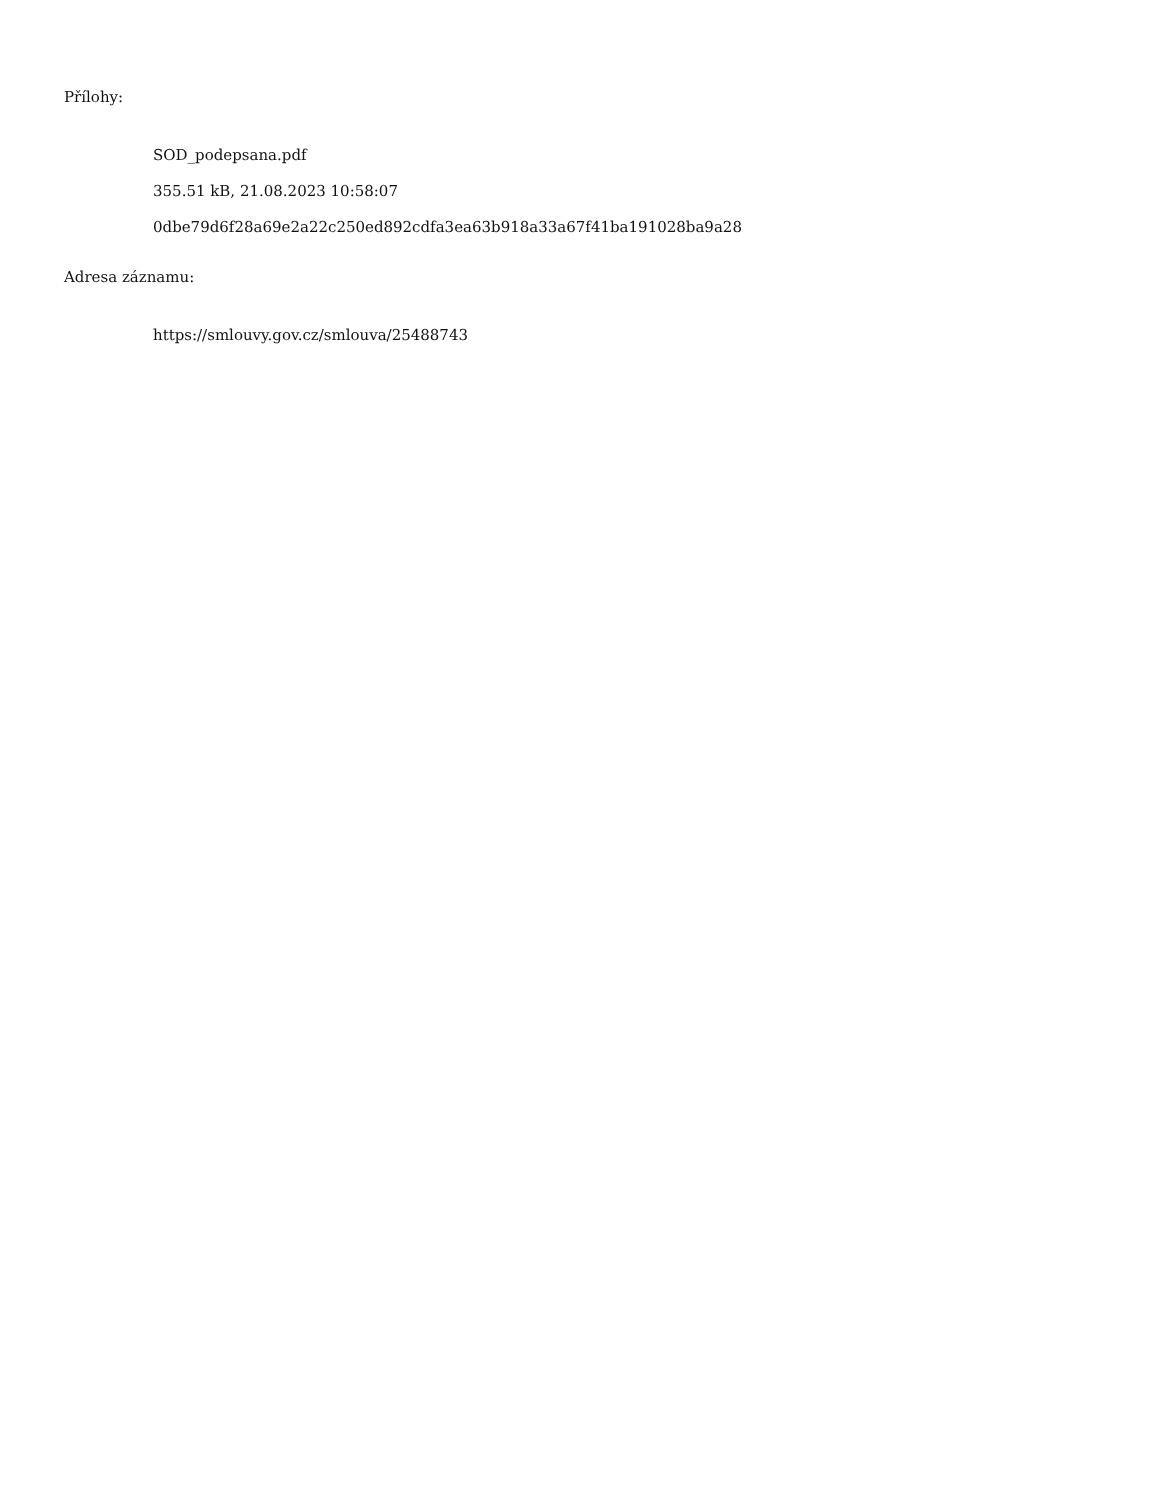Přílohy:
SOD_podepsana.pdf
355.51 kB, 21.08.2023 10:58:07
0dbe79d6f28a69e2a22c250ed892cdfa3ea63b918a33a67f41ba191028ba9a28
Adresa záznamu:
https://smlouvy.gov.cz/smlouva/25488743